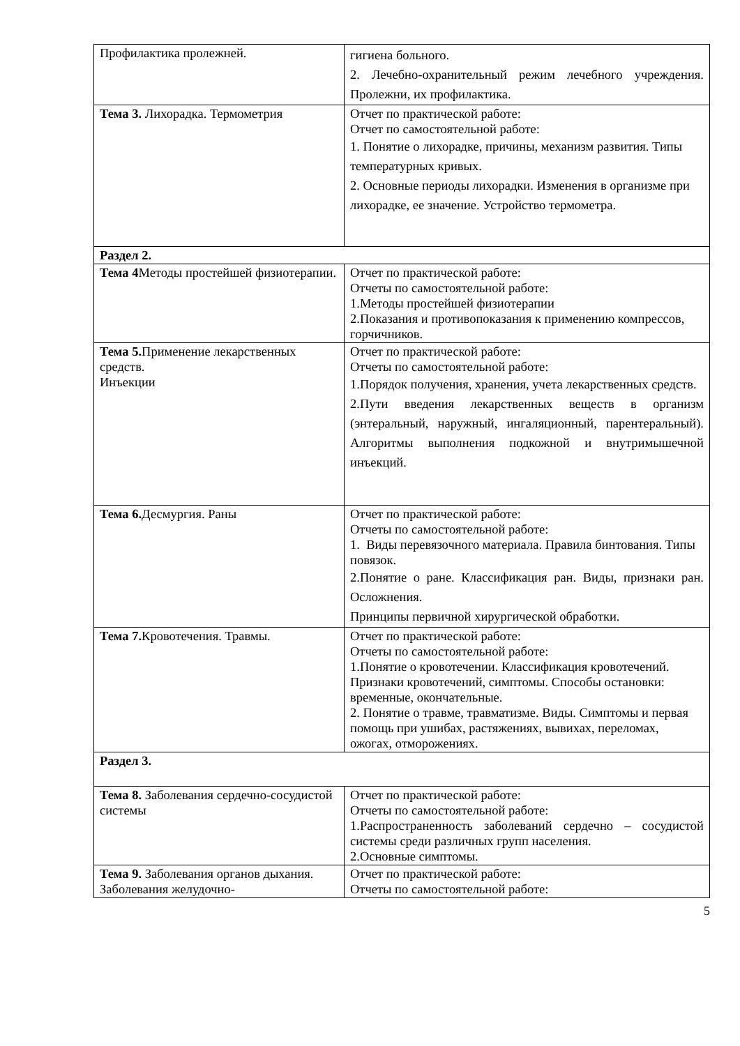| Профилактика пролежней. | гигиена больного. 2. Лечебно-охранительный режим лечебного учреждения. Пролежни, их профилактика. |
| Тема 3. Лихорадка. Термометрия | Отчет по практической работе: Отчет по самостоятельной работе: 1. Понятие о лихорадке, причины, механизм развития. Типы температурных кривых. 2. Основные периоды лихорадки. Изменения в организме при лихорадке, ее значение. Устройство термометра. |
| Раздел 2. | |
| Тема 4 Методы простейшей физиотерапии. | Отчет по практической работе: Отчеты по самостоятельной работе: 1.Методы простейшей физиотерапии 2.Показания и противопоказания к применению компрессов, горчичников. |
| Тема 5. Применение лекарственных средств. Инъекции | Отчет по практической работе: Отчеты по самостоятельной работе: 1.Порядок получения, хранения, учета лекарственных средств. 2.Пути введения лекарственных веществ в организм (энтеральный, наружный, ингаляционный, парентеральный). Алгоритмы выполнения подкожной и внутримышечной инъекций. |
| Тема 6. Десмургия. Раны | Отчет по практической работе: Отчеты по самостоятельной работе: 1. Виды перевязочного материала. Правила бинтования. Типы повязок. 2.Понятие о ране. Классификация ран. Виды, признаки ран. Осложнения. Принципы первичной хирургической обработки. |
| Тема 7. Кровотечения. Травмы. | Отчет по практической работе: Отчеты по самостоятельной работе: 1.Понятие о кровотечении. Классификация кровотечений. Признаки кровотечений, симптомы. Способы остановки: временные, окончательные. 2. Понятие о травме, травматизме. Виды. Симптомы и первая помощь при ушибах, растяжениях, вывихах, переломах, ожогах, отморожениях. |
| Раздел 3. | |
| Тема 8. Заболевания сердечно-сосудистой системы | Отчет по практической работе: Отчеты по самостоятельной работе: 1.Распространенность заболеваний сердечно – сосудистой системы среди различных групп населения. 2.Основные симптомы. |
| Тема 9. Заболевания органов дыхания. Заболевания желудочно- | Отчет по практической работе: Отчеты по самостоятельной работе: |
5